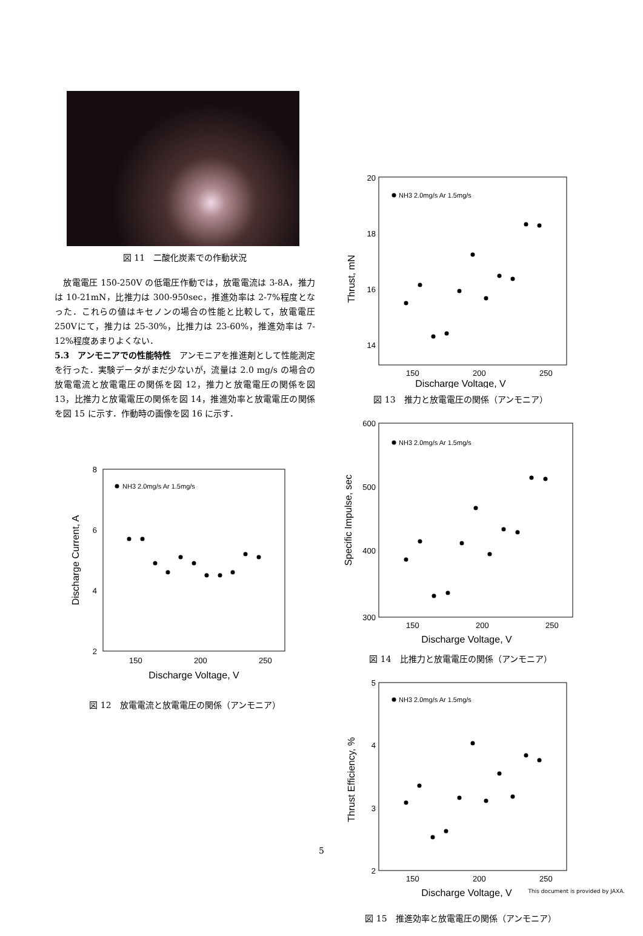図 11　二酸化炭素での作動状況
　放電電圧 150-250V の低電圧作動では，放電電流は 3-8A，推力は 10-21mN，比推力は 300-950sec，推進効率は 2-7%程度となった．これらの値はキセノンの場合の性能と比較して，放電電圧 250Vにて，推力は 25-30%，比推力は 23-60%，推進効率は 7-12%程度あまりよくない．
5.3　アンモニアでの性能特性　アンモニアを推進剤として性能測定を行った．実験データがまだ少ないが，流量は 2.0 mg/s の場合の放電電流と放電電圧の関係を図 12，推力と放電電圧の関係を図 13，比推力と放電電圧の関係を図 14，推進効率と放電電圧の関係を図 15 に示す．作動時の画像を図 16 に示す．
8
6
4
2
150
200
250
Discharge Voltage, V
Discharge Current, A
NH3 2.0mg/s Ar 1.5mg/s
図 12　放電電流と放電電圧の関係（アンモニア）
20
18
16
14
150
200
250
Discharge Voltage, V
Thrust, mN
NH3 2.0mg/s Ar 1.5mg/s
図 13　推力と放電電圧の関係（アンモニア）
600
500
400
300
150
200
250
Discharge Voltage, V
Specific Impulse, sec
NH3 2.0mg/s Ar 1.5mg/s
図 14　比推力と放電電圧の関係（アンモニア）
5
4
3
2
150
200
250
Discharge Voltage, V
Thrust Efficiency, %
NH3 2.0mg/s Ar 1.5mg/s
図 15　推進効率と放電電圧の関係（アンモニア）
5
This document is provided by JAXA.